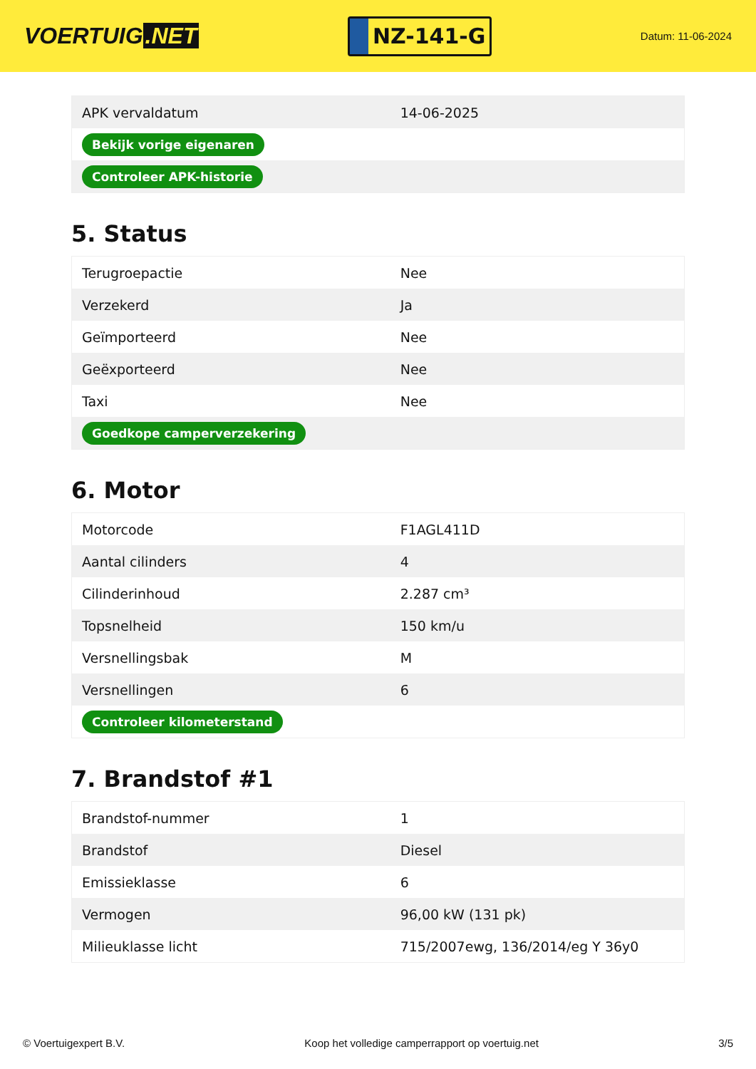VOERTUIG.NET
NZ-141-G
Datum: 11-06-2024
| APK vervaldatum | 14-06-2025 |
| Bekijk vorige eigenaren | |
| Controleer APK-historie | |
5. Status
| Terugroepactie | Nee |
| Verzekerd | Ja |
| Geïmporteerd | Nee |
| Geëxporteerd | Nee |
| Taxi | Nee |
| Goedkope camperverzekering | |
6. Motor
| Motorcode | F1AGL411D |
| Aantal cilinders | 4 |
| Cilinderinhoud | 2.287 cm³ |
| Topsnelheid | 150 km/u |
| Versnellingsbak | M |
| Versnellingen | 6 |
| Controleer kilometerstand | |
7. Brandstof #1
| Brandstof-nummer | 1 |
| Brandstof | Diesel |
| Emissieklasse | 6 |
| Vermogen | 96,00 kW (131 pk) |
| Milieuklasse licht | 715/2007ewg, 136/2014/eg Y 36y0 |
© Voertuigexpert B.V. Koop het volledige camperrapport op voertuig.net 3/5